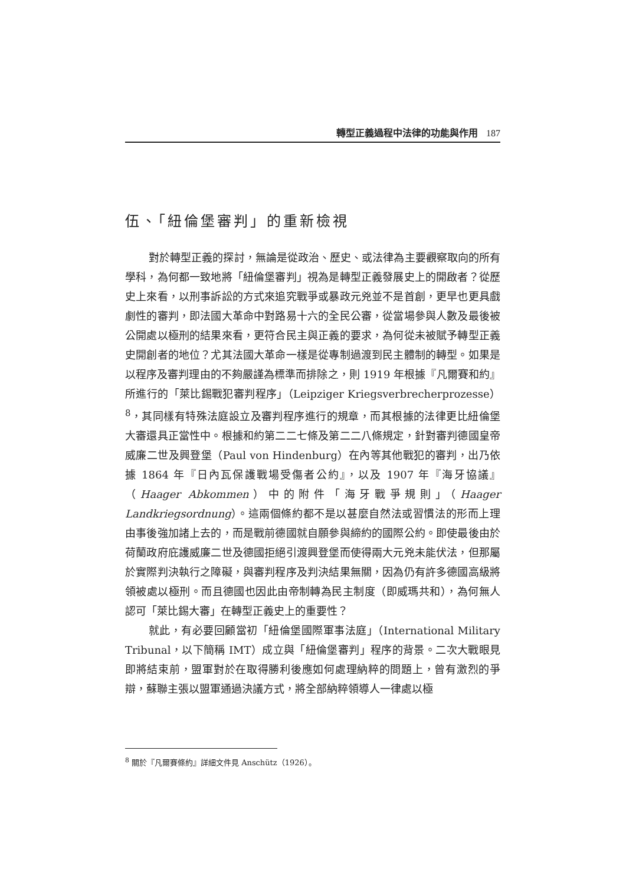轉型正義過程中法律的功能與作用 187
伍、「紐倫堡審判」的重新檢視
對於轉型正義的探討，無論是從政治、歷史、或法律為主要觀察取向的所有學科，為何都一致地將「紐倫堡審判」視為是轉型正義發展史上的開啟者？從歷史上來看，以刑事訴訟的方式來追究戰爭或暴政元兇並不是首創，更早也更具戲劇性的審判，即法國大革命中對路易十六的全民公審，從當場參與人數及最後被公開處以極刑的結果來看，更符合民主與正義的要求，為何從未被賦予轉型正義史開創者的地位？尤其法國大革命一樣是從專制過渡到民主體制的轉型。如果是以程序及審判理由的不夠嚴謹為標準而排除之，則 1919 年根據『凡爾賽和約』所進行的「萊比錫戰犯審判程序」（Leipziger Kriegsverbrecherprozesse）<sup>8</sup>，其同樣有特殊法庭設立及審判程序進行的規章，而其根據的法律更比紐倫堡大審還具正當性中。根據和約第二二七條及第二二八條規定，針對審判德國皇帝威廉二世及興登堡（Paul von Hindenburg）在內等其他戰犯的審判，出乃依據 1864 年『日內瓦保護戰場受傷者公約』，以及 1907 年『海牙協議』（Haager Abkommen）中的附件「海牙戰爭規則」（Haager Landkriegsordnung）。這兩個條約都不是以甚麼自然法或習慣法的形而上理由事後強加諸上去的，而是戰前德國就自願參與締約的國際公約。即使最後由於荷蘭政府庇護威廉二世及德國拒絕引渡興登堡而使得兩大元兇未能伏法，但那屬於實際判決執行之障礙，與審判程序及判決結果無關，因為仍有許多德國高級將領被處以極刑。而且德國也因此由帝制轉為民主制度（即威瑪共和），為何無人認可「萊比錫大審」在轉型正義史上的重要性？
就此，有必要回顧當初「紐倫堡國際軍事法庭」（International Military Tribunal，以下簡稱 IMT）成立與「紐倫堡審判」程序的背景。二次大戰眼見即將結束前，盟軍對於在取得勝利後應如何處理納粹的問題上，曾有激烈的爭辯，蘇聯主張以盟軍通過決議方式，將全部納粹領導人一律處以極
<sup>8</sup> 關於『凡爾賽條約』詳細文件見 Anschütz（1926）。